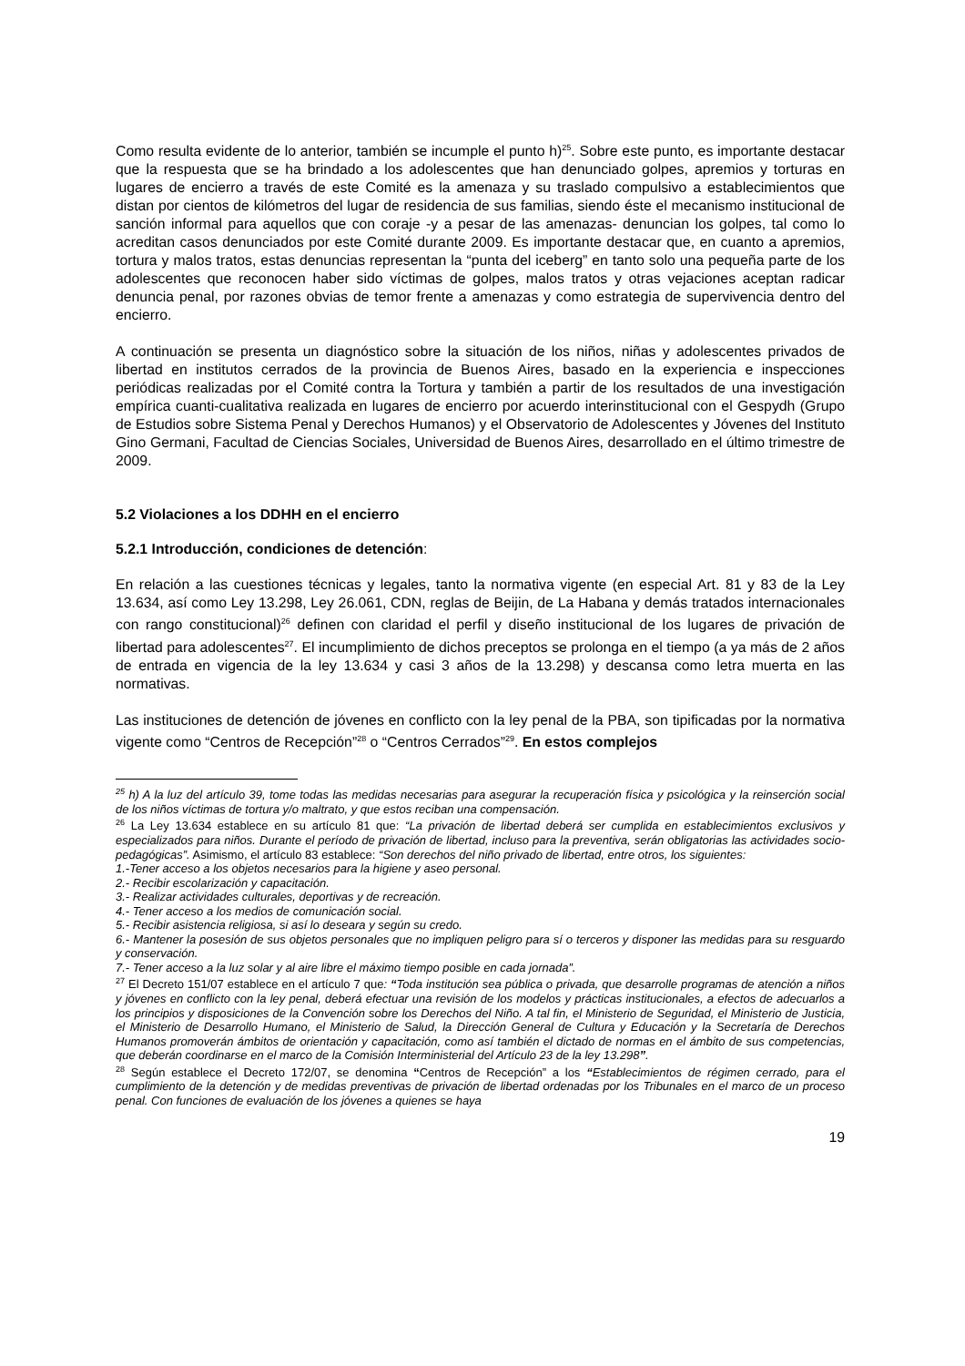Como resulta evidente de lo anterior, también se incumple el punto h)<sup>25</sup>. Sobre este punto, es importante destacar que la respuesta que se ha brindado a los adolescentes que han denunciado golpes, apremios y torturas en lugares de encierro a través de este Comité es la amenaza y su traslado compulsivo a establecimientos que distan por cientos de kilómetros del lugar de residencia de sus familias, siendo éste el mecanismo institucional de sanción informal para aquellos que con coraje -y a pesar de las amenazas- denuncian los golpes, tal como lo acreditan casos denunciados por este Comité durante 2009. Es importante destacar que, en cuanto a apremios, tortura y malos tratos, estas denuncias representan la “punta del iceberg” en tanto solo una pequeña parte de los adolescentes que reconocen haber sido víctimas de golpes, malos tratos y otras vejaciones aceptan radicar denuncia penal, por razones obvias de temor frente a amenazas y como estrategia de supervivencia dentro del encierro.
A continuación se presenta un diagnóstico sobre la situación de los niños, niñas y adolescentes privados de libertad en institutos cerrados de la provincia de Buenos Aires, basado en la experiencia e inspecciones periódicas realizadas por el Comité contra la Tortura y también a partir de los resultados de una investigación empírica cuanti-cualitativa realizada en lugares de encierro por acuerdo interinstitucional con el Gespydh (Grupo de Estudios sobre Sistema Penal y Derechos Humanos) y el Observatorio de Adolescentes y Jóvenes del Instituto Gino Germani, Facultad de Ciencias Sociales, Universidad de Buenos Aires, desarrollado en el último trimestre de 2009.
5.2 Violaciones a los DDHH en el encierro
5.2.1 Introducción, condiciones de detención:
En relación a las cuestiones técnicas y legales, tanto la normativa vigente (en especial Art. 81 y 83 de la Ley 13.634, así como Ley 13.298, Ley 26.061, CDN, reglas de Beijin, de La Habana y demás tratados internacionales con rango constitucional)<sup>26</sup> definen con claridad el perfil y diseño institucional de los lugares de privación de libertad para adolescentes<sup>27</sup>. El incumplimiento de dichos preceptos se prolonga en el tiempo (a ya más de 2 años de entrada en vigencia de la ley 13.634 y casi 3 años de la 13.298) y descansa como letra muerta en las normativas.
Las instituciones de detención de jóvenes en conflicto con la ley penal de la PBA, son tipificadas por la normativa vigente como “Centros de Recepción”<sup>28</sup> o “Centros Cerrados”<sup>29</sup>. En estos complejos
<sup>25</sup> h) A la luz del artículo 39, tome todas las medidas necesarias para asegurar la recuperación física y psicológica y la reinserción social de los niños víctimas de tortura y/o maltrato, y que estos reciban una compensación.
<sup>26</sup> La Ley 13.634 establece en su artículo 81 que: “La privación de libertad deberá ser cumplida en establecimientos exclusivos y especializados para niños. Durante el período de privación de libertad, incluso para la preventiva, serán obligatorias las actividades socio-pedagógicas”. Asimismo, el artículo 83 establece: “Son derechos del niño privado de libertad, entre otros, los siguientes:
1.-Tener acceso a los objetos necesarios para la higiene y aseo personal.
2.- Recibir escolarización y capacitación.
3.- Realizar actividades culturales, deportivas y de recreación.
4.- Tener acceso a los medios de comunicación social.
5.- Recibir asistencia religiosa, si así lo deseara y según su credo.
6.- Mantener la posesión de sus objetos personales que no impliquen peligro para sí o terceros y disponer las medidas para su resguardo y conservación.
7.- Tener acceso a la luz solar y al aire libre el máximo tiempo posible en cada jornada”.
<sup>27</sup> El Decreto 151/07 establece en el artículo 7 que: “Toda institución sea pública o privada, que desarrolle programas de atención a niños y jóvenes en conflicto con la ley penal, deberá efectuar una revisión de los modelos y prácticas institucionales, a efectos de adecuarlos a los principios y disposiciones de la Convención sobre los Derechos del Niño. A tal fin, el Ministerio de Seguridad, el Ministerio de Justicia, el Ministerio de Desarrollo Humano, el Ministerio de Salud, la Dirección General de Cultura y Educación y la Secretaría de Derechos Humanos promoverán ámbitos de orientación y capacitación, como así también el dictado de normas en el ámbito de sus competencias, que deberán coordinarse en el marco de la Comisión Interministerial del Artículo 23 de la ley 13.298”.
<sup>28</sup> Según establece el Decreto 172/07, se denomina “Centros de Recepción” a los “Establecimientos de régimen cerrado, para el cumplimiento de la detención y de medidas preventivas de privación de libertad ordenadas por los Tribunales en el marco de un proceso penal. Con funciones de evaluación de los jóvenes a quienes se haya
19